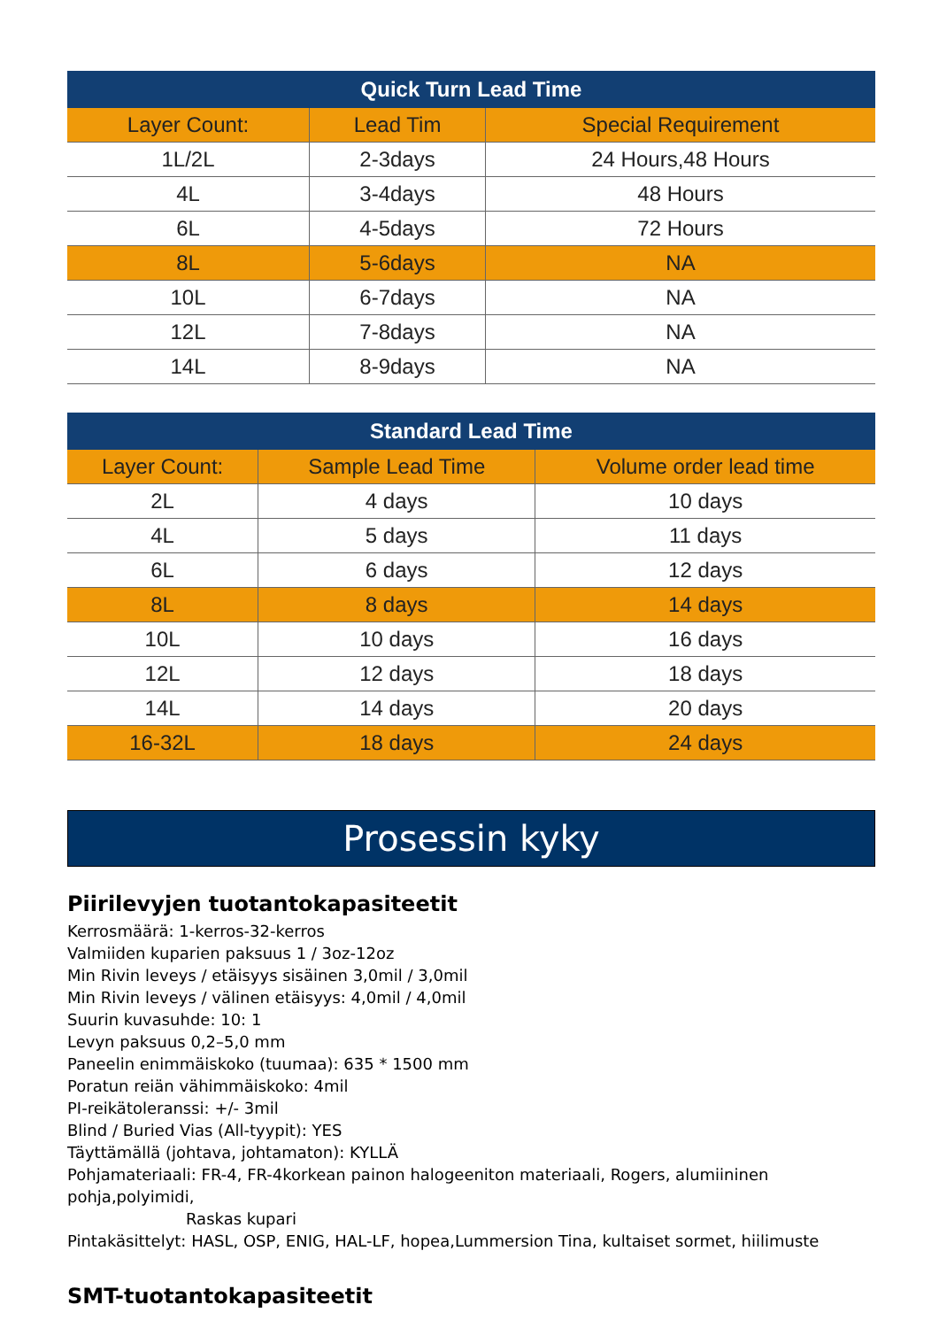| Quick Turn Lead Time | | |
| --- | --- | --- |
| Layer Count: | Lead Tim | Special Requirement |
| 1L/2L | 2-3days | 24 Hours,48 Hours |
| 4L | 3-4days | 48 Hours |
| 6L | 4-5days | 72 Hours |
| 8L | 5-6days | NA |
| 10L | 6-7days | NA |
| 12L | 7-8days | NA |
| 14L | 8-9days | NA |
| Standard Lead Time | | |
| --- | --- | --- |
| Layer Count: | Sample Lead Time | Volume order lead time |
| 2L | 4 days | 10 days |
| 4L | 5 days | 11 days |
| 6L | 6 days | 12 days |
| 8L | 8 days | 14 days |
| 10L | 10 days | 16 days |
| 12L | 12 days | 18 days |
| 14L | 14 days | 20 days |
| 16-32L | 18 days | 24 days |
Prosessin kyky
Piirilevyjen tuotantokapasiteetit
Kerrosmäärä: 1-kerros-32-kerros
Valmiiden kuparien paksuus 1 / 3oz-12oz
Min Rivin leveys / etäisyys sisäinen 3,0mil / 3,0mil
Min Rivin leveys / välinen etäisyys: 4,0mil / 4,0mil
Suurin kuvasuhde: 10: 1
Levyn paksuus 0,2–5,0 mm
Paneelin enimmäiskoko (tuumaa): 635 * 1500 mm
Poratun reiän vähimmäiskoko: 4mil
PI-reikätoleranssi: +/- 3mil
Blind / Buried Vias (All-tyypit): YES
Täyttämällä (johtava, johtamaton): KYLLÄ
Pohjamateriaali: FR-4, FR-4korkean painon halogeeniton materiaali, Rogers, alumiininen pohja,polyimidi,
Raskas kupari
Pintakäsittelyt: HASL, OSP, ENIG, HAL-LF, hopea,Lummersion Tina, kultaiset sormet, hiilimuste
SMT-tuotantokapasiteetit